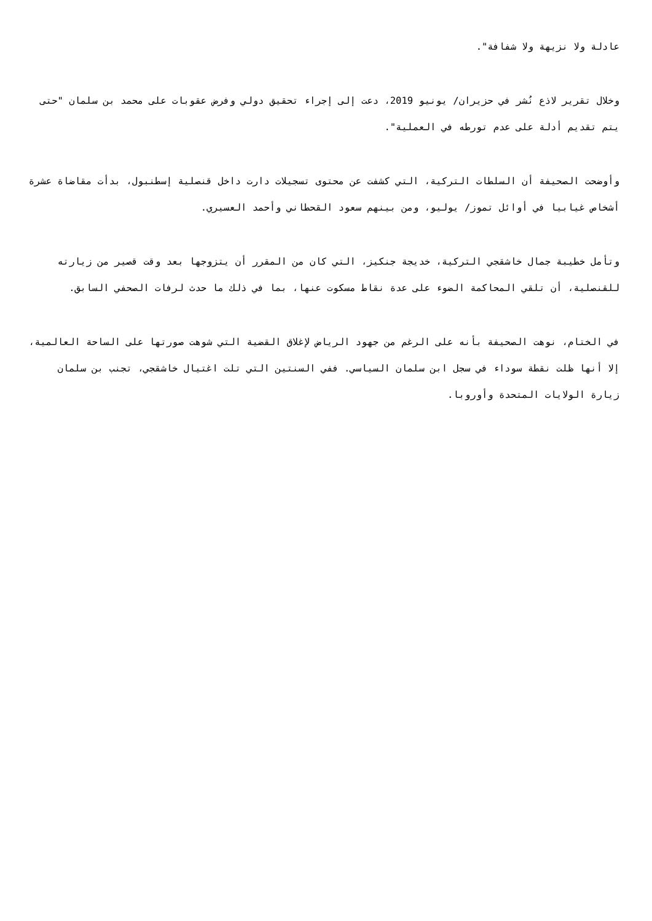عادلة ولا نزيهة ولا شفافة".
وخلال تقرير لاذع نُشر في حزيران/ يونيو 2019، دعت إلى إجراء تحقيق دولي وفرض عقوبات على محمد بن سلمان "حتى يتم تقديم أدلة على عدم تورطه في العملية".
وأوضحت الصحيفة أن السلطات التركية، التي كشفت عن محتوى تسجيلات دارت داخل قنصلية إسطنبول، بدأت مقاضاة عشرة أشخاص غيابيا في أوائل تموز/ يوليو، ومن بينهم سعود القحطاني وأحمد العسيري.
وتأمل خطيبة جمال خاشقجي التركية، خديجة جنكيز، التي كان من المقرر أن يتزوجها بعد وقت قصير من زيارته للقنصلية، أن تلقي المحاكمة الضوء على عدة نقاط مسكوت عنها، بما في ذلك ما حدث لرفات الصحفي السابق.
في الختام، نوهت الصحيفة بأنه على الرغم من جهود الرياض لإغلاق القضية التي شوهت صورتها على الساحة العالمية، إلا أنها ظلت نقطة سوداء في سجل ابن سلمان السياسي. ففي السنتين التي تلت اغتيال خاشقجي، تجنب بن سلمان زيارة الولايات المتحدة وأوروبا.